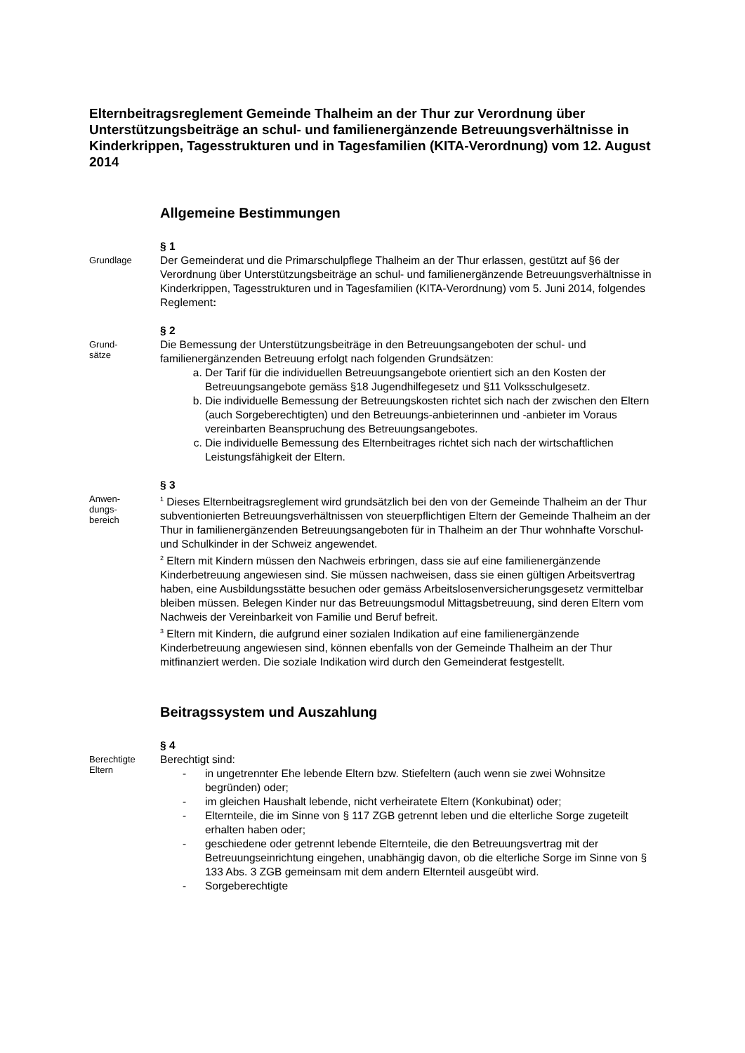Elternbeitragsreglement Gemeinde Thalheim an der Thur zur Verordnung über Unterstützungsbeiträge an schul- und familienergänzende Betreuungsverhältnisse in Kinderkrippen, Tagesstrukturen und in Tagesfamilien (KITA-Verordnung) vom 12. August 2014
Allgemeine Bestimmungen
Grundlage
§ 1
Der Gemeinderat und die Primarschulpflege Thalheim an der Thur erlassen, gestützt auf §6 der Verordnung über Unterstützungsbeiträge an schul- und familienergänzende Betreuungsverhältnisse in Kinderkrippen, Tagesstrukturen und in Tagesfamilien (KITA-Verordnung) vom 5. Juni 2014, folgendes Reglement:
Grund-
sätze
§ 2
Die Bemessung der Unterstützungsbeiträge in den Betreuungsangeboten der schul- und familienergänzenden Betreuung erfolgt nach folgenden Grundsätzen:
a. Der Tarif für die individuellen Betreuungsangebote orientiert sich an den Kosten der Betreuungsangebote gemäss §18 Jugendhilfegesetz und §11 Volksschulgesetz.
b. Die individuelle Bemessung der Betreuungskosten richtet sich nach der zwischen den Eltern (auch Sorgeberechtigten) und den Betreuungs-anbieterinnen und -anbieter im Voraus vereinbarten Beanspruchung des Betreuungsangebotes.
c. Die individuelle Bemessung des Elternbeitrages richtet sich nach der wirtschaftlichen Leistungsfähigkeit der Eltern.
Anwen-
dungs-
bereich
§ 3
<sup>1</sup> Dieses Elternbeitragsreglement wird grundsätzlich bei den von der Gemeinde Thalheim an der Thur subventionierten Betreuungsverhältnissen von steuerpflichtigen Eltern der Gemeinde Thalheim an der Thur in familienergänzenden Betreuungsangeboten für in Thalheim an der Thur wohnhafte Vorschul- und Schulkinder in der Schweiz angewendet.
<sup>2</sup> Eltern mit Kindern müssen den Nachweis erbringen, dass sie auf eine familienergänzende Kinderbetreuung angewiesen sind. Sie müssen nachweisen, dass sie einen gültigen Arbeitsvertrag haben, eine Ausbildungsstätte besuchen oder gemäss Arbeitslosenversicherungsgesetz vermittelbar bleiben müssen. Belegen Kinder nur das Betreuungsmodul Mittagsbetreuung, sind deren Eltern vom Nachweis der Vereinbarkeit von Familie und Beruf befreit.
<sup>3</sup> Eltern mit Kindern, die aufgrund einer sozialen Indikation auf eine familienergänzende Kinderbetreuung angewiesen sind, können ebenfalls von der Gemeinde Thalheim an der Thur mitfinanziert werden. Die soziale Indikation wird durch den Gemeinderat festgestellt.
Beitragssystem und Auszahlung
Berechtigte
Eltern
§ 4
Berechtigt sind:
- in ungetrennter Ehe lebende Eltern bzw. Stiefeltern (auch wenn sie zwei Wohnsitze begründen) oder;
- im gleichen Haushalt lebende, nicht verheiratete Eltern (Konkubinat) oder;
- Elternteile, die im Sinne von § 117 ZGB getrennt leben und die elterliche Sorge zugeteilt erhalten haben oder;
- geschiedene oder getrennt lebende Elternteile, die den Betreuungsvertrag mit der Betreuungseinrichtung eingehen, unabhängig davon, ob die elterliche Sorge im Sinne von § 133 Abs. 3 ZGB gemeinsam mit dem andern Elternteil ausgeübt wird.
- Sorgeberechtigte